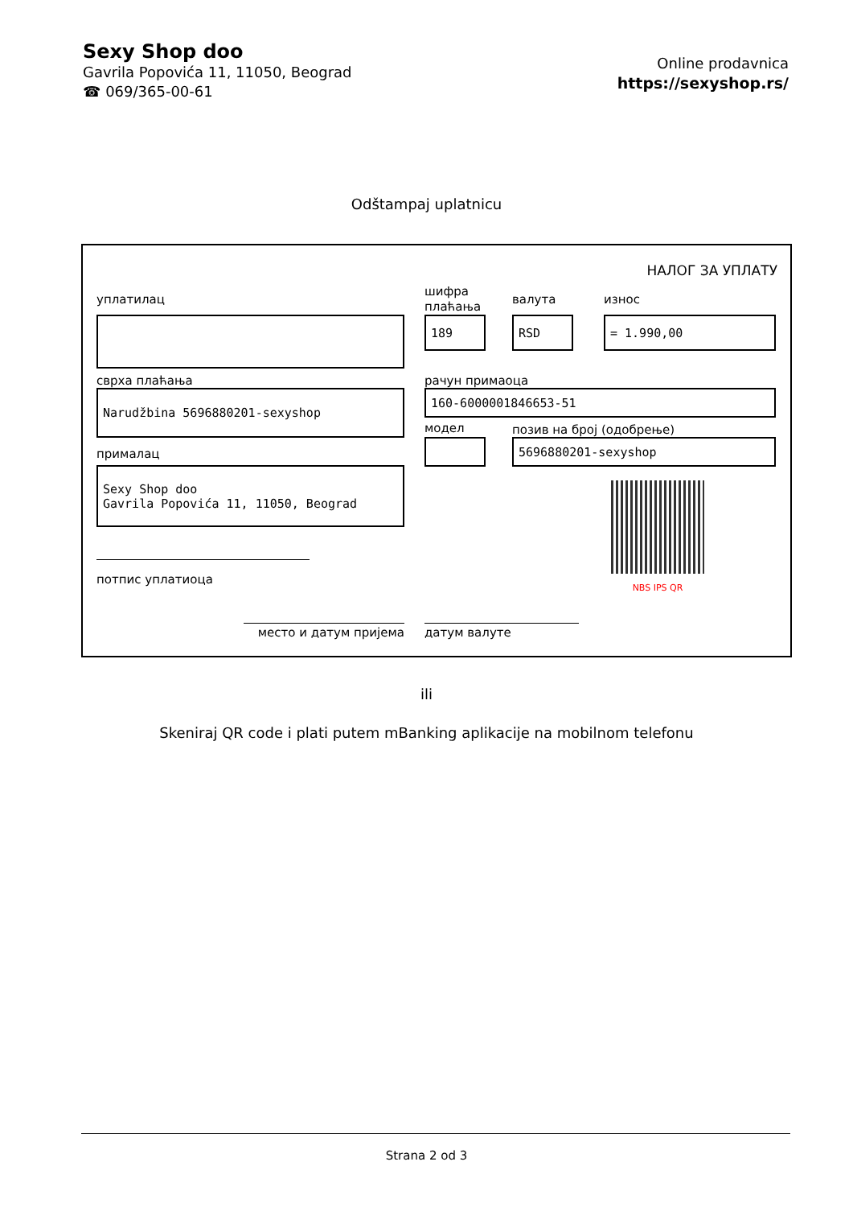Sexy Shop doo
Gavrila Popovića 11, 11050, Beograd
☎ 069/365-00-61
Online prodavnica
https://sexyshop.rs/
Odštampaj uplatnicu
НАЛОГ ЗА УПЛАТУ
уплатилац
шифра
плаћања
валута износ
189 RSD = 1.990,00
сврха плаћања рачун примаоца
Narudžbina 5696880201-sexyshop 160-6000001846653-51
модел позив на број (одобрење)
5696880201-sexyshop
прималац
Sexy Shop doo
Gavrila Popovića 11, 11050, Beograd
NBS IPS QR
потпис уплатиоца
место и датум пријема датум валуте
ili
Skeniraj QR code i plati putem mBanking aplikacije na mobilnom telefonu
Strana 2 od 3